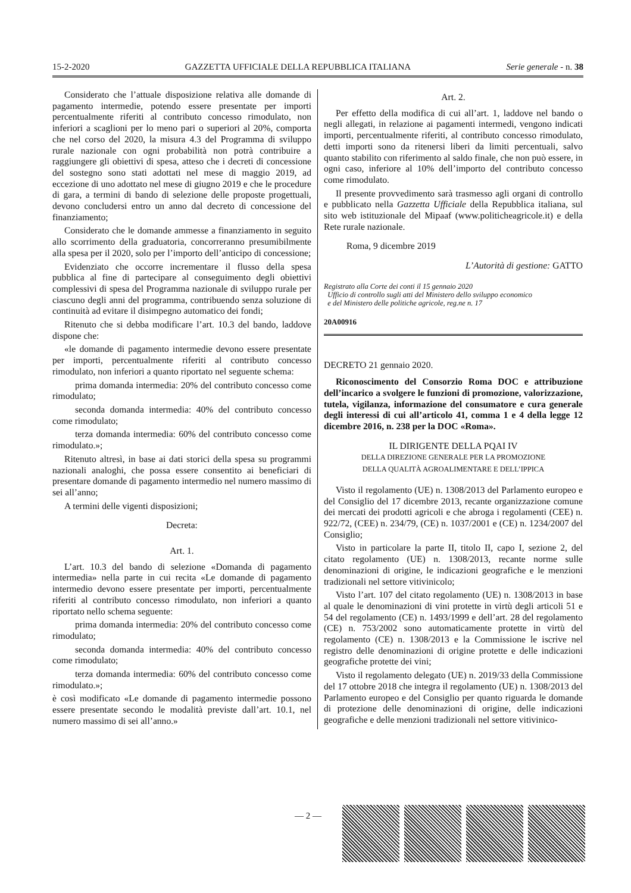15-2-2020 GAZZETTA UFFICIALE DELLA REPUBBLICA ITALIANA Serie generale - n. 38
Considerato che l’attuale disposizione relativa alle domande di pagamento intermedie, potendo essere presentate per importi percentualmente riferiti al contributo concesso rimodulato, non inferiori a scaglioni per lo meno pari o superiori al 20%, comporta che nel corso del 2020, la misura 4.3 del Programma di sviluppo rurale nazionale con ogni probabilità non potrà contribuire a raggiungere gli obiettivi di spesa, atteso che i decreti di concessione del sostegno sono stati adottati nel mese di maggio 2019, ad eccezione di uno adottato nel mese di giugno 2019 e che le procedure di gara, a termini di bando di selezione delle proposte progettuali, devono concludersi entro un anno dal decreto di concessione del finanziamento;
Considerato che le domande ammesse a finanziamento in seguito allo scorrimento della graduatoria, concorreranno presumibilmente alla spesa per il 2020, solo per l’importo dell’anticipo di concessione;
Evidenziato che occorre incrementare il flusso della spesa pubblica al fine di partecipare al conseguimento degli obiettivi complessivi di spesa del Programma nazionale di sviluppo rurale per ciascuno degli anni del programma, contribuendo senza soluzione di continuità ad evitare il disimpegno automatico dei fondi;
Ritenuto che si debba modificare l’art. 10.3 del bando, laddove dispone che:
«le domande di pagamento intermedie devono essere presentate per importi, percentualmente riferiti al contributo concesso rimodulato, non inferiori a quanto riportato nel seguente schema:
prima domanda intermedia: 20% del contributo concesso come rimodulato;
seconda domanda intermedia: 40% del contributo concesso come rimodulato;
terza domanda intermedia: 60% del contributo concesso come rimodulato.»;
Ritenuto altresì, in base ai dati storici della spesa su programmi nazionali analoghi, che possa essere consentito ai beneficiari di presentare domande di pagamento intermedio nel numero massimo di sei all’anno;
A termini delle vigenti disposizioni;
Decreta:
Art. 1.
L’art. 10.3 del bando di selezione «Domanda di pagamento intermedia» nella parte in cui recita «Le domande di pagamento intermedio devono essere presentate per importi, percentualmente riferiti al contributo concesso rimodulato, non inferiori a quanto riportato nello schema seguente:
prima domanda intermedia: 20% del contributo concesso come rimodulato;
seconda domanda intermedia: 40% del contributo concesso come rimodulato;
terza domanda intermedia: 60% del contributo concesso come rimodulato.»;
è così modificato «Le domande di pagamento intermedie possono essere presentate secondo le modalità previste dall’art. 10.1, nel numero massimo di sei all’anno.»
Art. 2.
Per effetto della modifica di cui all’art. 1, laddove nel bando o negli allegati, in relazione ai pagamenti intermedi, vengono indicati importi, percentualmente riferiti, al contributo concesso rimodulato, detti importi sono da ritenersi liberi da limiti percentuali, salvo quanto stabilito con riferimento al saldo finale, che non può essere, in ogni caso, inferiore al 10% dell’importo del contributo concesso come rimodulato.
Il presente provvedimento sarà trasmesso agli organi di controllo e pubblicato nella Gazzetta Ufficiale della Repubblica italiana, sul sito web istituzionale del Mipaaf (www.politicheagricole.it) e della Rete rurale nazionale.
Roma, 9 dicembre 2019
L’Autorità di gestione: GATTO
Registrato alla Corte dei conti il 15 gennaio 2020
Ufficio di controllo sugli atti del Ministero dello sviluppo economico
e del Ministero delle politiche agricole, reg.ne n. 17
20A00916
DECRETO 21 gennaio 2020.
Riconoscimento del Consorzio Roma DOC e attribuzione dell’incarico a svolgere le funzioni di promozione, valorizzazione, tutela, vigilanza, informazione del consumatore e cura generale degli interessi di cui all’articolo 41, comma 1 e 4 della legge 12 dicembre 2016, n. 238 per la DOC «Roma».
IL DIRIGENTE DELLA PQAI IV
DELLA DIREZIONE GENERALE PER LA PROMOZIONE
DELLA QUALITÀ AGROALIMENTARE E DELL’IPPICA
Visto il regolamento (UE) n. 1308/2013 del Parlamento europeo e del Consiglio del 17 dicembre 2013, recante organizzazione comune dei mercati dei prodotti agricoli e che abroga i regolamenti (CEE) n. 922/72, (CEE) n. 234/79, (CE) n. 1037/2001 e (CE) n. 1234/2007 del Consiglio;
Visto in particolare la parte II, titolo II, capo I, sezione 2, del citato regolamento (UE) n. 1308/2013, recante norme sulle denominazioni di origine, le indicazioni geografiche e le menzioni tradizionali nel settore vitivinicolo;
Visto l’art. 107 del citato regolamento (UE) n. 1308/2013 in base al quale le denominazioni di vini protette in virtù degli articoli 51 e 54 del regolamento (CE) n. 1493/1999 e dell’art. 28 del regolamento (CE) n. 753/2002 sono automaticamente protette in virtù del regolamento (CE) n. 1308/2013 e la Commissione le iscrive nel registro delle denominazioni di origine protette e delle indicazioni geografiche protette dei vini;
Visto il regolamento delegato (UE) n. 2019/33 della Commissione del 17 ottobre 2018 che integra il regolamento (UE) n. 1308/2013 del Parlamento europeo e del Consiglio per quanto riguarda le domande di protezione delle denominazioni di origine, delle indicazioni geografiche e delle menzioni tradizionali nel settore vitivinico-
— 2 —